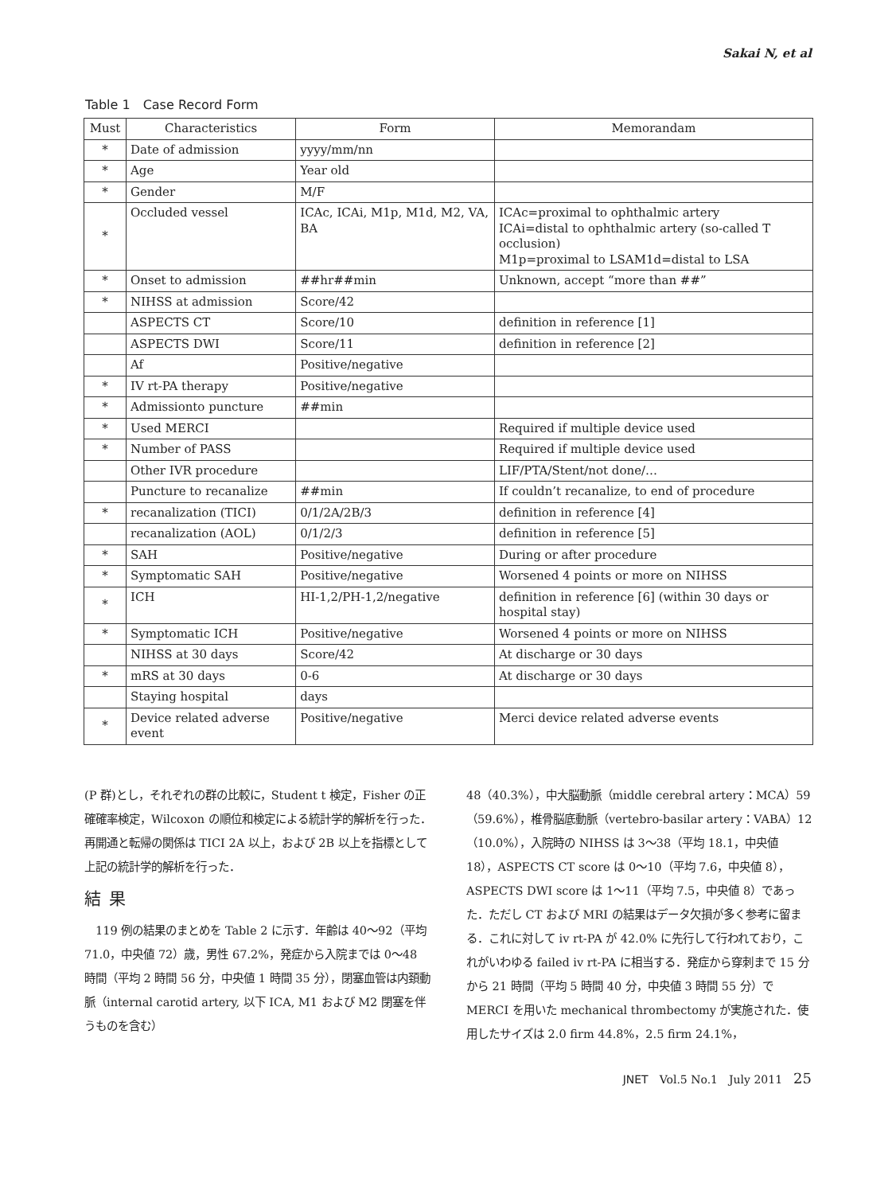Sakai N, et al
Table 1　Case Record Form
| Must | Characteristics | Form | Memorandam |
| --- | --- | --- | --- |
| * | Date of admission | yyyy/mm/nn | |
| * | Age | Year old | |
| * | Gender | M/F | |
| * | Occluded vessel | ICAc, ICAi, M1p, M1d, M2, VA, BA | ICAc=proximal to ophthalmic artery ICAi=distal to ophthalmic artery (so-called T occlusion) M1p=proximal to LSAM1d=distal to LSA |
| * | Onset to admission | ##hr##min | Unknown, accept “more than ##” |
| * | NIHSS at admission | Score/42 | |
| | ASPECTS CT | Score/10 | definition in reference [1] |
| | ASPECTS DWI | Score/11 | definition in reference [2] |
| | Af | Positive/negative | |
| * | IV rt-PA therapy | Positive/negative | |
| * | Admissionto puncture | ##min | |
| * | Used MERCI | | Required if multiple device used |
| * | Number of PASS | | Required if multiple device used |
| | Other IVR procedure | | LIF/PTA/Stent/not done/… |
| | Puncture to recanalize | ##min | If couldn’t recanalize, to end of procedure |
| * | recanalization (TICI) | 0/1/2A/2B/3 | definition in reference [4] |
| | recanalization (AOL) | 0/1/2/3 | definition in reference [5] |
| * | SAH | Positive/negative | During or after procedure |
| * | Symptomatic SAH | Positive/negative | Worsened 4 points or more on NIHSS |
| * | ICH | HI-1,2/PH-1,2/negative | definition in reference [6] (within 30 days or hospital stay) |
| * | Symptomatic ICH | Positive/negative | Worsened 4 points or more on NIHSS |
| | NIHSS at 30 days | Score/42 | At discharge or 30 days |
| * | mRS at 30 days | 0-6 | At discharge or 30 days |
| | Staying hospital | days | |
| * | Device related adverse event | Positive/negative | Merci device related adverse events |
(P 群)とし，それぞれの群の比較に，Student t 検定，Fisher の正確確率検定，Wilcoxon の順位和検定による統計学的解析を行った．再開通と転帰の関係は TICI 2A 以上，および 2B 以上を指標として上記の統計学的解析を行った．
結果
　119 例の結果のまとめを Table 2 に示す．年齢は 40〜92（平均 71.0，中央値 72）歳，男性 67.2%，発症から入院までは 0〜48 時間（平均 2 時間 56 分，中央値 1 時間 35 分），閉塞血管は内頚動脈（internal carotid artery, 以下 ICA, M1 および M2 閉塞を伴うものを含む）
48（40.3%），中大脳動脈（middle cerebral artery：MCA）59（59.6%），椎骨脳底動脈（vertebro-basilar artery：VABA）12（10.0%），入院時の NIHSS は 3〜38（平均 18.1，中央値 18），ASPECTS CT score は 0〜10（平均 7.6，中央値 8），ASPECTS DWI score は 1〜11（平均 7.5，中央値 8）であった．ただし CT および MRI の結果はデータ欠損が多く参考に留まる．これに対して iv rt-PA が 42.0% に先行して行われており，これがいわゆる failed iv rt-PA に相当する．発症から穿刺まで 15 分から 21 時間（平均 5 時間 40 分，中央値 3 時間 55 分）で MERCI を用いた mechanical thrombectomy が実施された．使用したサイズは 2.0 firm 44.8%，2.5 firm 24.1%，
JNET　Vol.5 No.1　July 2011　25